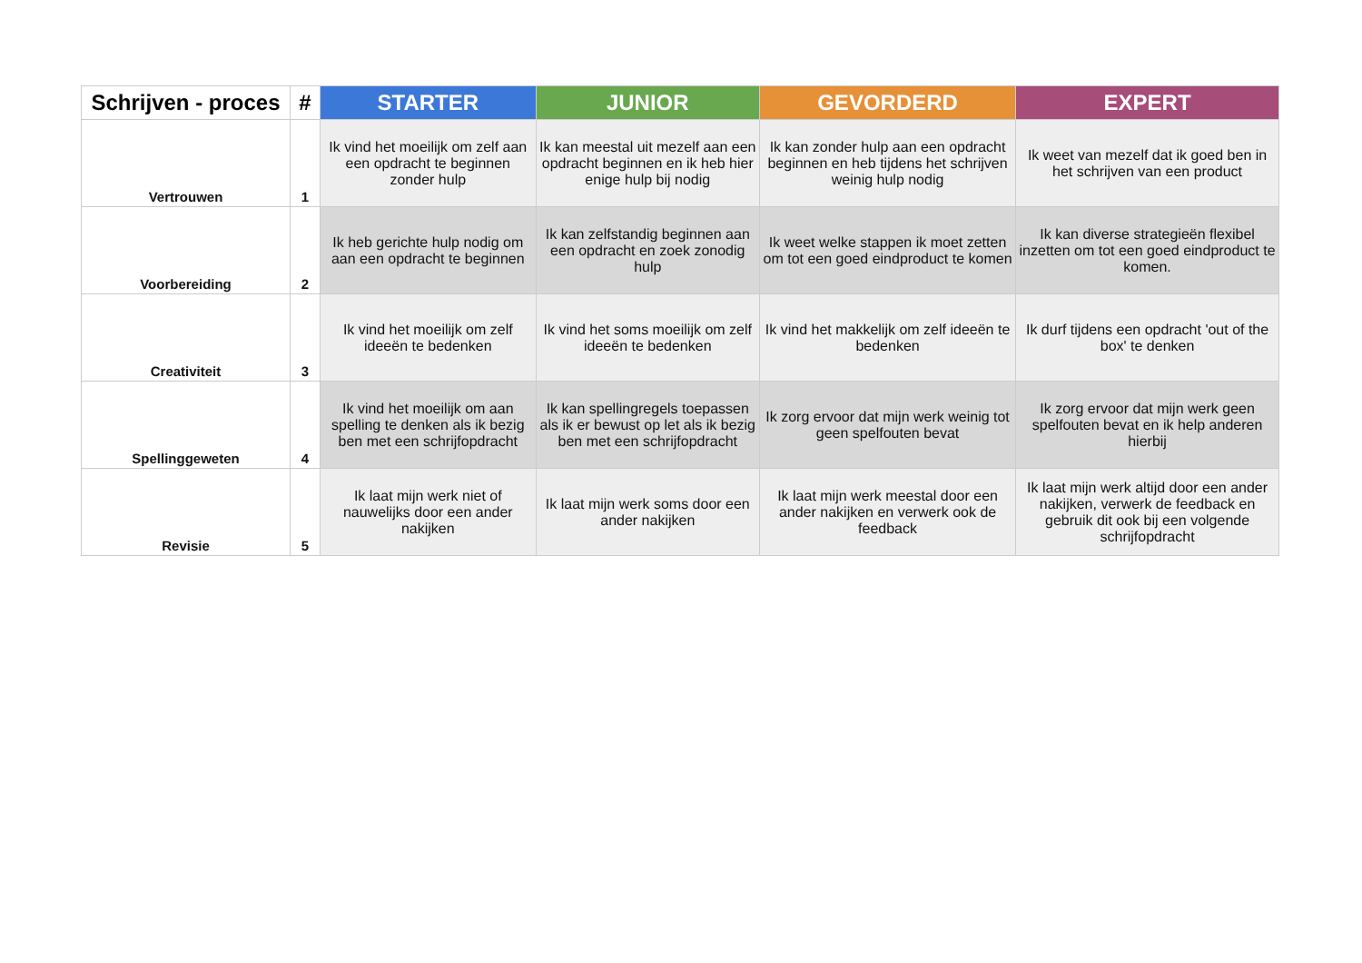| Schrijven - proces | # | STARTER | JUNIOR | GEVORDERD | EXPERT |
| --- | --- | --- | --- | --- | --- |
| Vertrouwen | 1 | Ik vind het moeilijk om zelf aan een opdracht te beginnen zonder hulp | Ik kan meestal uit mezelf aan een opdracht beginnen en ik heb hier enige hulp bij nodig | Ik kan zonder hulp aan een opdracht beginnen en heb tijdens het schrijven weinig hulp nodig | Ik weet van mezelf dat ik goed ben in het schrijven van een product |
| Voorbereiding | 2 | Ik heb gerichte hulp nodig om aan een opdracht te beginnen | Ik kan zelfstandig beginnen aan een opdracht en zoek zonodig hulp | Ik weet welke stappen ik moet zetten om tot een goed eindproduct te komen | Ik kan diverse strategieën flexibel inzetten om tot een goed eindproduct te komen. |
| Creativiteit | 3 | Ik vind het moeilijk om zelf ideeën te bedenken | Ik vind het soms moeilijk om zelf ideeën te bedenken | Ik vind het makkelijk om zelf ideeën te bedenken | Ik durf tijdens een opdracht 'out of the box' te denken |
| Spellinggeweten | 4 | Ik vind het moeilijk om aan spelling te denken als ik bezig ben met een schrijfopdracht | Ik kan spellingregels toepassen als ik er bewust op let als ik bezig ben met een schrijfopdracht | Ik zorg ervoor dat mijn werk weinig tot geen spelfouten bevat | Ik zorg ervoor dat mijn werk geen spelfouten bevat en ik help anderen hierbij |
| Revisie | 5 | Ik laat mijn werk niet of nauwelijks door een ander nakijken | Ik laat mijn werk soms door een ander nakijken | Ik laat mijn werk meestal door een ander nakijken en verwerk ook de feedback | Ik laat mijn werk altijd door een ander nakijken, verwerk de feedback en gebruik dit ook bij een volgende schrijfopdracht |